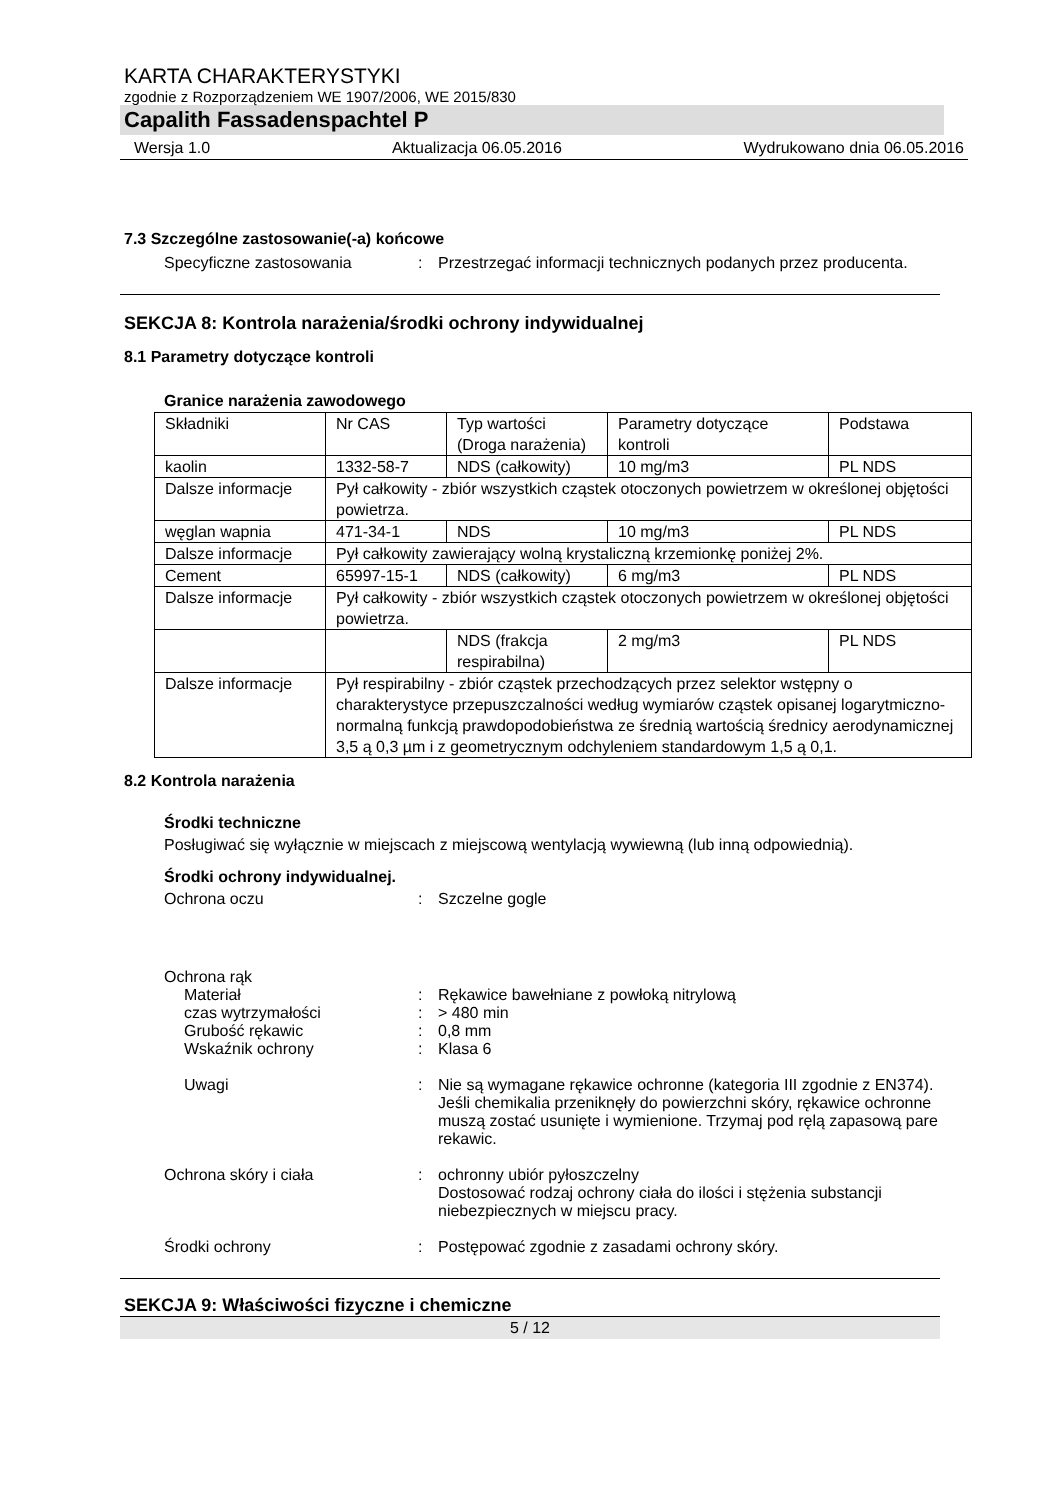KARTA CHARAKTERYSTYKI
zgodnie z Rozporządzeniem WE 1907/2006, WE 2015/830
Capalith Fassadenspachtel P
Wersja 1.0 Aktualizacja 06.05.2016 Wydrukowano dnia 06.05.2016
7.3 Szczególne zastosowanie(-a) końcowe
Specyficzne zastosowania : Przestrzegać informacji technicznych podanych przez producenta.
SEKCJA 8: Kontrola narażenia/środki ochrony indywidualnej
8.1 Parametry dotyczące kontroli
Granice narażenia zawodowego
| Składniki | Nr CAS | Typ wartości (Droga narażenia) | Parametry dotyczące kontroli | Podstawa |
| kaolin | 1332-58-7 | NDS (całkowity) | 10 mg/m3 | PL NDS |
| Dalsze informacje | Pył całkowity - zbiór wszystkich cząstek otoczonych powietrzem w określonej objętości powietrza. | | | |
| węglan wapnia | 471-34-1 | NDS | 10 mg/m3 | PL NDS |
| Dalsze informacje | Pył całkowity zawierający wolną krystaliczną krzemionkę poniżej 2%. | | | |
| Cement | 65997-15-1 | NDS (całkowity) | 6 mg/m3 | PL NDS |
| Dalsze informacje | Pył całkowity - zbiór wszystkich cząstek otoczonych powietrzem w określonej objętości powietrza. | | | |
| | | NDS (frakcja respirabilna) | 2 mg/m3 | PL NDS |
| Dalsze informacje | Pył respirabilny - zbiór cząstek przechodzących przez selektor wstępny o charakterystyce przepuszczalności według wymiarów cząstek opisanej logarytmiczno-normalną funkcją prawdopodobieństwa ze średnią wartością średnicy aerodynamicznej 3,5 ą 0,3 µm i z geometrycznym odchyleniem standardowym 1,5 ą 0,1. | | | |
8.2 Kontrola narażenia
Środki techniczne
Posługiwać się wyłącznie w miejscach z miejscową wentylacją wywiewną (lub inną odpowiednią).
Środki ochrony indywidualnej.
Ochrona oczu : Szczelne gogle
Ochrona rąk
Materiał : Rękawice bawełniane z powłoką nitrylową
czas wytrzymałości : > 480 min
Grubość rękawic : 0,8 mm
Wskaźnik ochrony : Klasa 6
Uwagi : Nie są wymagane rękawice ochronne (kategoria III zgodnie z EN374). Jeśli chemikalia przeniknęły do powierzchni skóry, rękawice ochronne muszą zostać usunięte i wymienione. Trzymaj pod ręlą zapasową pare rekawic.
Ochrona skóry i ciała : ochronny ubiór pyłoszczelny
Dostosować rodzaj ochrony ciała do ilości i stężenia substancji niebezpiecznych w miejscu pracy.
Środki ochrony : Postępować zgodnie z zasadami ochrony skóry.
SEKCJA 9: Właściwości fizyczne i chemiczne
5 / 12